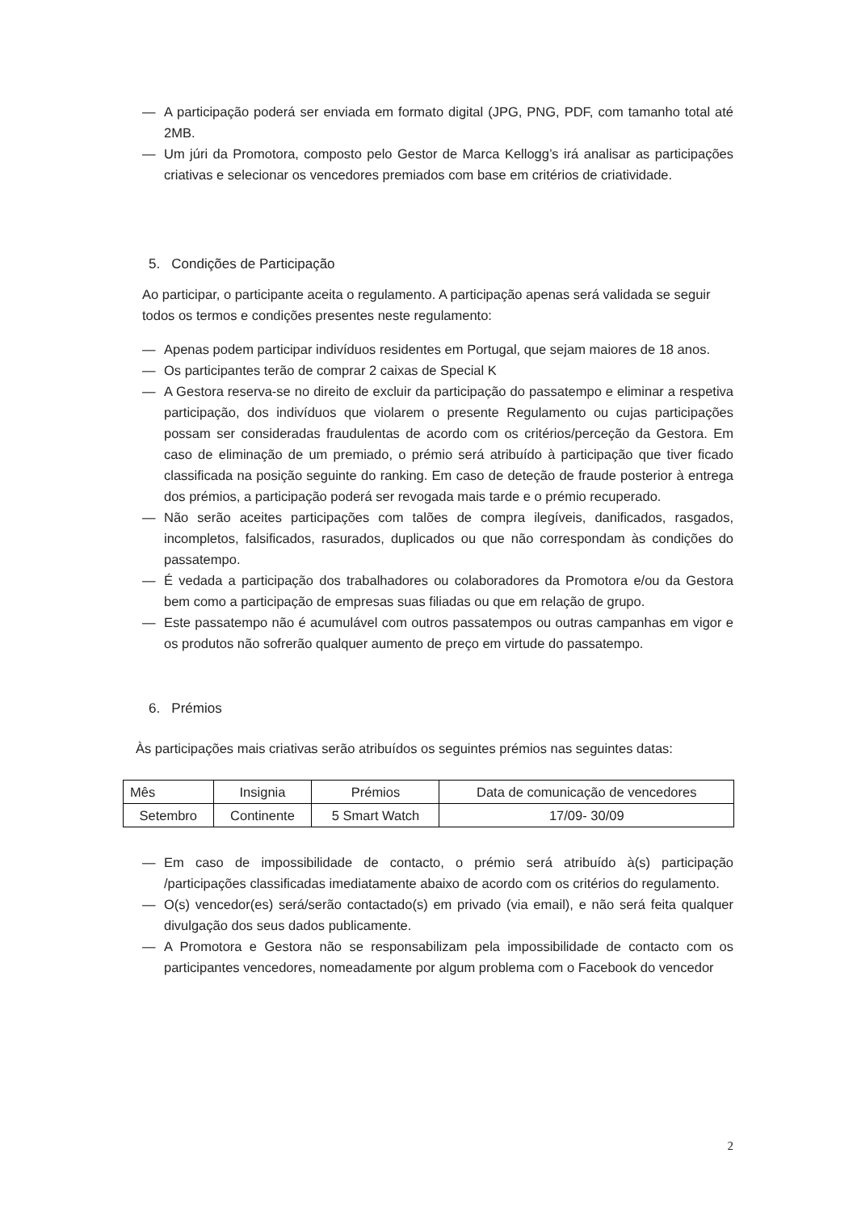— A participação poderá ser enviada em formato digital (JPG, PNG, PDF, com tamanho total até 2MB.
— Um júri da Promotora, composto pelo Gestor de Marca Kellogg’s irá analisar as participações criativas e selecionar os vencedores premiados com base em critérios de criatividade.
5. Condições de Participação
Ao participar, o participante aceita o regulamento. A participação apenas será validada se seguir todos os termos e condições presentes neste regulamento:
— Apenas podem participar indivíduos residentes em Portugal, que sejam maiores de 18 anos.
— Os participantes terão de comprar 2 caixas de Special K
— A Gestora reserva-se no direito de excluir da participação do passatempo e eliminar a respetiva participação, dos indivíduos que violarem o presente Regulamento ou cujas participações possam ser consideradas fraudulentas de acordo com os critérios/perceção da Gestora. Em caso de eliminação de um premiado, o prémio será atribuído à participação que tiver ficado classificada na posição seguinte do ranking. Em caso de deteção de fraude posterior à entrega dos prémios, a participação poderá ser revogada mais tarde e o prémio recuperado.
— Não serão aceites participações com talões de compra ilegíveis, danificados, rasgados, incompletos, falsificados, rasurados, duplicados ou que não correspondam às condições do passatempo.
— É vedada a participação dos trabalhadores ou colaboradores da Promotora e/ou da Gestora bem como a participação de empresas suas filiadas ou que em relação de grupo.
— Este passatempo não é acumulável com outros passatempos ou outras campanhas em vigor e os produtos não sofrerão qualquer aumento de preço em virtude do passatempo.
6. Prémios
Às participações mais criativas serão atribuídos os seguintes prémios nas seguintes datas:
| Mês | Insignia | Prémios | Data de comunicação de vencedores |
| --- | --- | --- | --- |
| Setembro | Continente | 5 Smart Watch | 17/09- 30/09 |
— Em caso de impossibilidade de contacto, o prémio será atribuído à(s) participação /participações classificadas imediatamente abaixo de acordo com os critérios do regulamento.
— O(s) vencedor(es) será/serão contactado(s) em privado (via email), e não será feita qualquer divulgação dos seus dados publicamente.
— A Promotora e Gestora não se responsabilizam pela impossibilidade de contacto com os participantes vencedores, nomeadamente por algum problema com o Facebook do vencedor
2